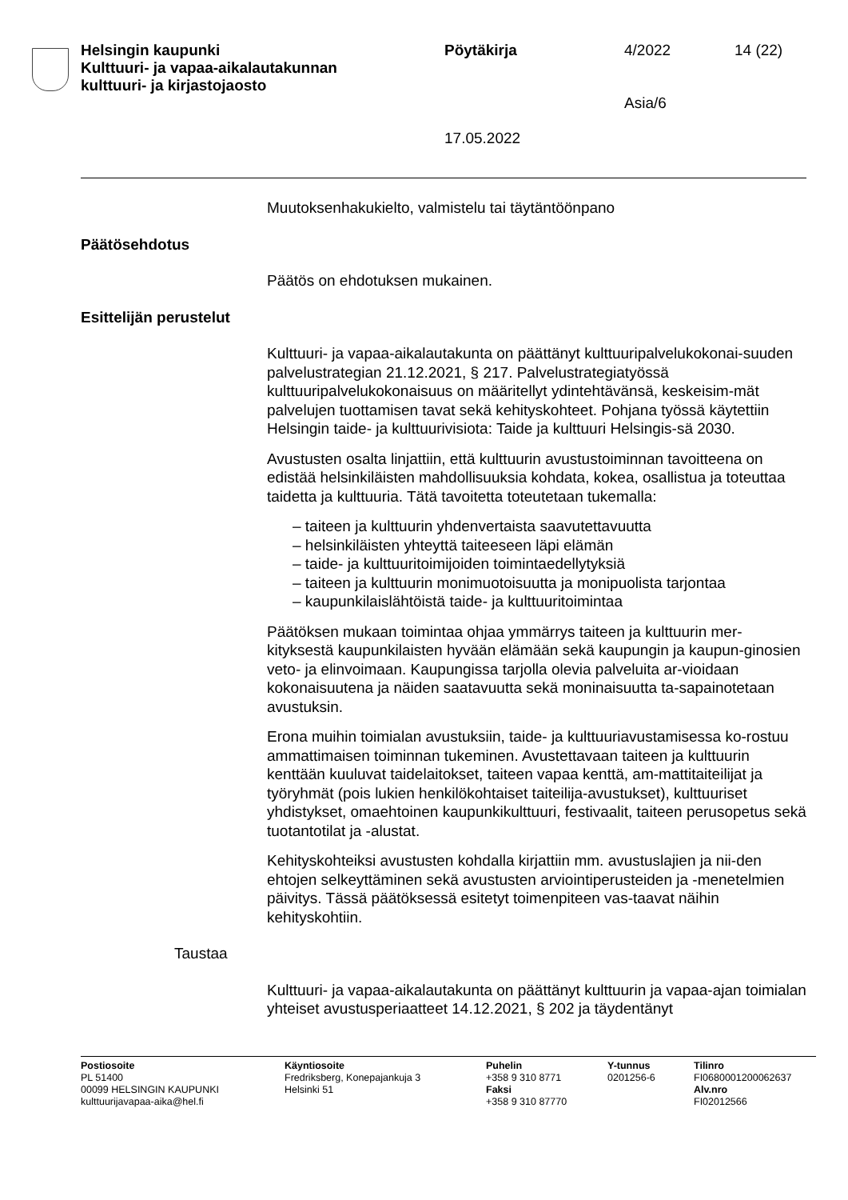Helsingin kaupunki
Kulttuuri- ja vapaa-aikalautakunnan
kulttuuri- ja kirjastojaosto
Pöytäkirja
17.05.2022
4/2022
Asia/6
14 (22)
Muutoksenhakukielto, valmistelu tai täytäntöönpano
Päätösehdotus
Päätös on ehdotuksen mukainen.
Esittelijän perustelut
Kulttuuri- ja vapaa-aikalautakunta on päättänyt kulttuuripalvelukokonai-suuden palvelustrategian 21.12.2021, § 217. Palvelustrategiatyössä kulttuuripalvelukokonaisuus on määritellyt ydintehtävänsä, keskeisim-mät palvelujen tuottamisen tavat sekä kehityskohteet. Pohjana työssä käytettiin Helsingin taide- ja kulttuurivisiota: Taide ja kulttuuri Helsingis-sä 2030.
Avustusten osalta linjattiin, että kulttuurin avustustoiminnan tavoitteena on edistää helsinkiläisten mahdollisuuksia kohdata, kokea, osallistua ja toteuttaa taidetta ja kulttuuria. Tätä tavoitetta toteutetaan tukemalla:
– taiteen ja kulttuurin yhdenvertaista saavutettavuutta
– helsinkiläisten yhteyttä taiteeseen läpi elämän
– taide- ja kulttuuritoimijoiden toimintaedellytyksiä
– taiteen ja kulttuurin monimuotoisuutta ja monipuolista tarjontaa
– kaupunkilaislähtöistä taide- ja kulttuuritoimintaa
Päätöksen mukaan toimintaa ohjaa ymmärrys taiteen ja kulttuurin mer-kityksestä kaupunkilaisten hyvään elämään sekä kaupungin ja kaupun-ginosien veto- ja elinvoimaan. Kaupungissa tarjolla olevia palveluita ar-vioidaan kokonaisuutena ja näiden saatavuutta sekä moninaisuutta ta-sapainotetaan avustuksin.
Erona muihin toimialan avustuksiin, taide- ja kulttuuriavustamisessa ko-rostuu ammattimaisen toiminnan tukeminen. Avustettavaan taiteen ja kulttuurin kenttään kuuluvat taidelaitokset, taiteen vapaa kenttä, am-mattitaiteilijat ja työryhmät (pois lukien henkilökohtaiset taiteilija-avustukset), kulttuuriset yhdistykset, omaehtoinen kaupunkikulttuuri, festivaalit, taiteen perusopetus sekä tuotantotilat ja -alustat.
Kehityskohteiksi avustusten kohdalla kirjattiin mm. avustuslajien ja nii-den ehtojen selkeyttäminen sekä avustusten arviointiperusteiden ja -menetelmien päivitys. Tässä päätöksessä esitetyt toimenpiteen vas-taavat näihin kehityskohtiin.
Taustaa
Kulttuuri- ja vapaa-aikalautakunta on päättänyt kulttuurin ja vapaa-ajan toimialan yhteiset avustusperiaatteet 14.12.2021, § 202 ja täydentänyt
Postiosoite
PL 51400
00099 HELSINGIN KAUPUNKI
kulttuurijavapaa-aika@hel.fi
Käyntiosoite
Fredriksberg, Konepajankuja 3
Helsinki 51
Puhelin
+358 9 310 8771
Faksi
+358 9 310 87770
Y-tunnus
0201256-6
Tilinro
FI0680001200062637
Alv.nro
FI02012566